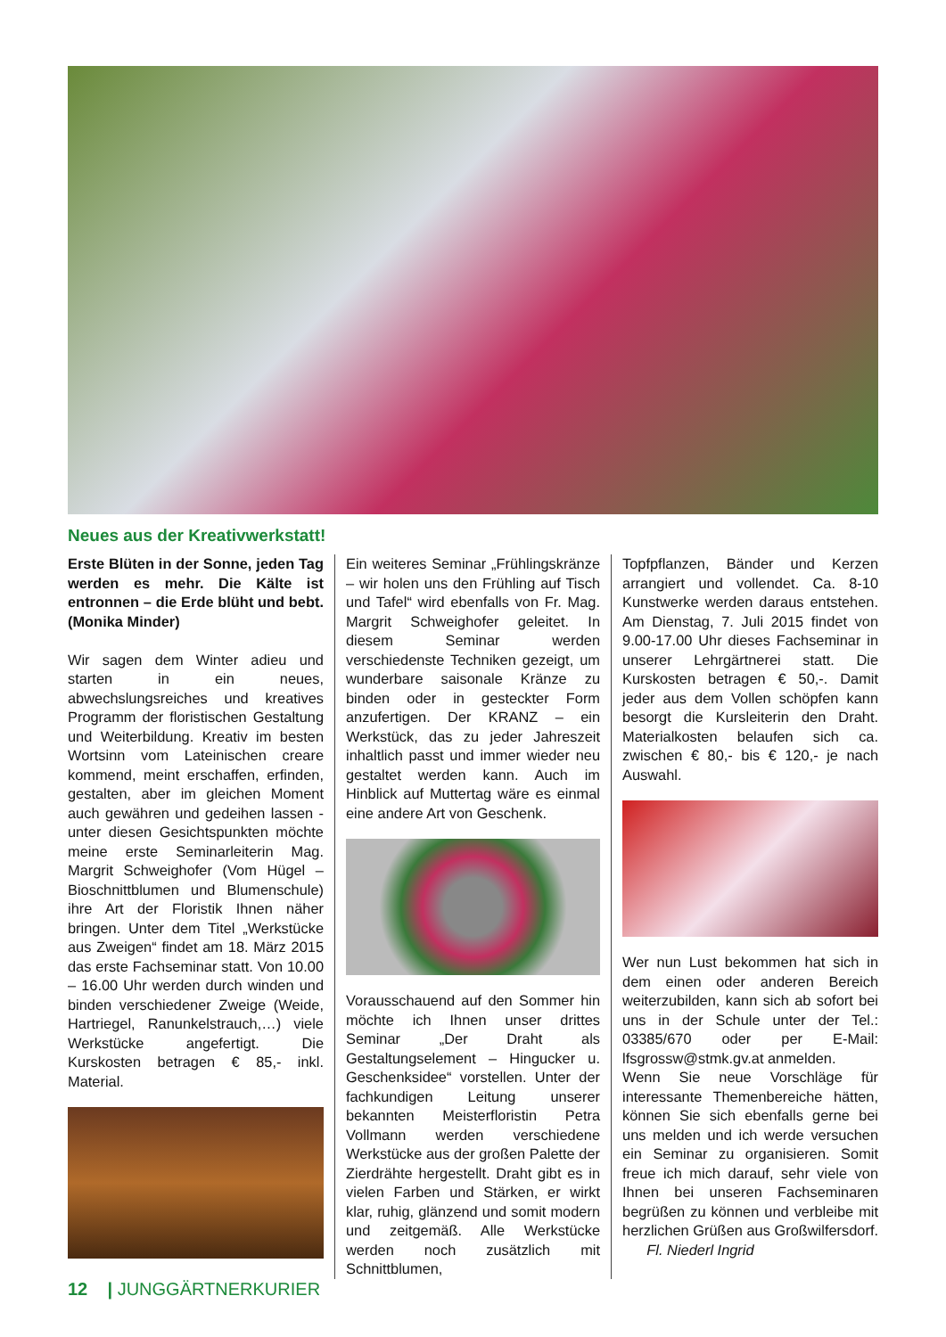Neues aus der Kreativwerkstatt!
Erste Blüten in der Sonne, jeden Tag werden es mehr. Die Kälte ist entronnen – die Erde blüht und bebt. (Monika Minder)
Wir sagen dem Winter adieu und starten in ein neues, abwechslungsreiches und kreatives Programm der floristischen Gestaltung und Weiterbildung. Kreativ im besten Wortsinn vom Lateinischen creare kommend, meint erschaffen, erfinden, gestalten, aber im gleichen Moment auch gewähren und gedeihen lassen - unter diesen Gesichtspunkten möchte meine erste Seminarleiterin Mag. Margrit Schweighofer (Vom Hügel – Bioschnittblumen und Blumenschule) ihre Art der Floristik Ihnen näher bringen. Unter dem Titel „Werkstücke aus Zweigen“ findet am 18. März 2015 das erste Fachseminar statt. Von 10.00 – 16.00 Uhr werden durch winden und binden verschiedener Zweige (Weide, Hartriegel, Ranunkelstrauch,…) viele Werkstücke angefertigt. Die Kurskosten betragen € 85,- inkl. Material.
Ein weiteres Seminar „Frühlingskränze – wir holen uns den Frühling auf Tisch und Tafel“ wird ebenfalls von Fr. Mag. Margrit Schweighofer geleitet. In diesem Seminar werden verschiedenste Techniken gezeigt, um wunderbare saisonale Kränze zu binden oder in gesteckter Form anzufertigen. Der KRANZ – ein Werkstück, das zu jeder Jahreszeit inhaltlich passt und immer wieder neu gestaltet werden kann. Auch im Hinblick auf Muttertag wäre es einmal eine andere Art von Geschenk.
Vorausschauend auf den Sommer hin möchte ich Ihnen unser drittes Seminar „Der Draht als Gestaltungselement – Hingucker u. Geschenksidee“ vorstellen. Unter der fachkundigen Leitung unserer bekannten Meisterfloristin Petra Vollmann werden verschiedene Werkstücke aus der großen Palette der Zierdrähte hergestellt. Draht gibt es in vielen Farben und Stärken, er wirkt klar, ruhig, glänzend und somit modern und zeitgemäß. Alle Werkstücke werden noch zusätzlich mit Schnittblumen,
Topfpflanzen, Bänder und Kerzen arrangiert und vollendet. Ca. 8-10 Kunstwerke werden daraus entstehen. Am Dienstag, 7. Juli 2015 findet von 9.00-17.00 Uhr dieses Fachseminar in unserer Lehrgärtnerei statt. Die Kurskosten betragen € 50,-. Damit jeder aus dem Vollen schöpfen kann besorgt die Kursleiterin den Draht. Materialkosten belaufen sich ca. zwischen € 80,- bis € 120,- je nach Auswahl.
Wer nun Lust bekommen hat sich in dem einen oder anderen Bereich weiterzubilden, kann sich ab sofort bei uns in der Schule unter der Tel.: 03385/670 oder per E-Mail: lfsgrossw@stmk.gv.at anmelden.
Wenn Sie neue Vorschläge für interessante Themenbereiche hätten, können Sie sich ebenfalls gerne bei uns melden und ich werde versuchen ein Seminar zu organisieren. Somit freue ich mich darauf, sehr viele von Ihnen bei unseren Fachseminaren begrüßen zu können und verbleibe mit herzlichen Grüßen aus Großwilfersdorf. Fl. Niederl Ingrid
12 | JUNGGÄRTNERKURIER